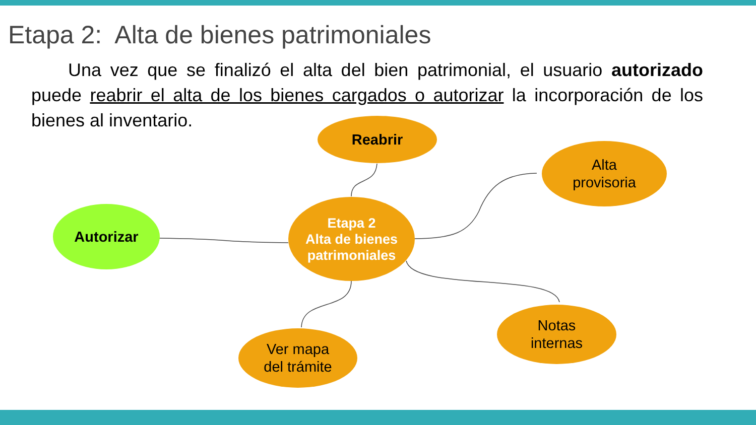Etapa 2: Alta de bienes patrimoniales
Una vez que se finalizó el alta del bien patrimonial, el usuario autorizado puede reabrir el alta de los bienes cargados o autorizar la incorporación de los bienes al inventario.
Reabrir
Alta
provisoria
Etapa 2
Alta de bienes
patrimoniales
Autorizar
Ver mapa
del trámite
Notas
internas